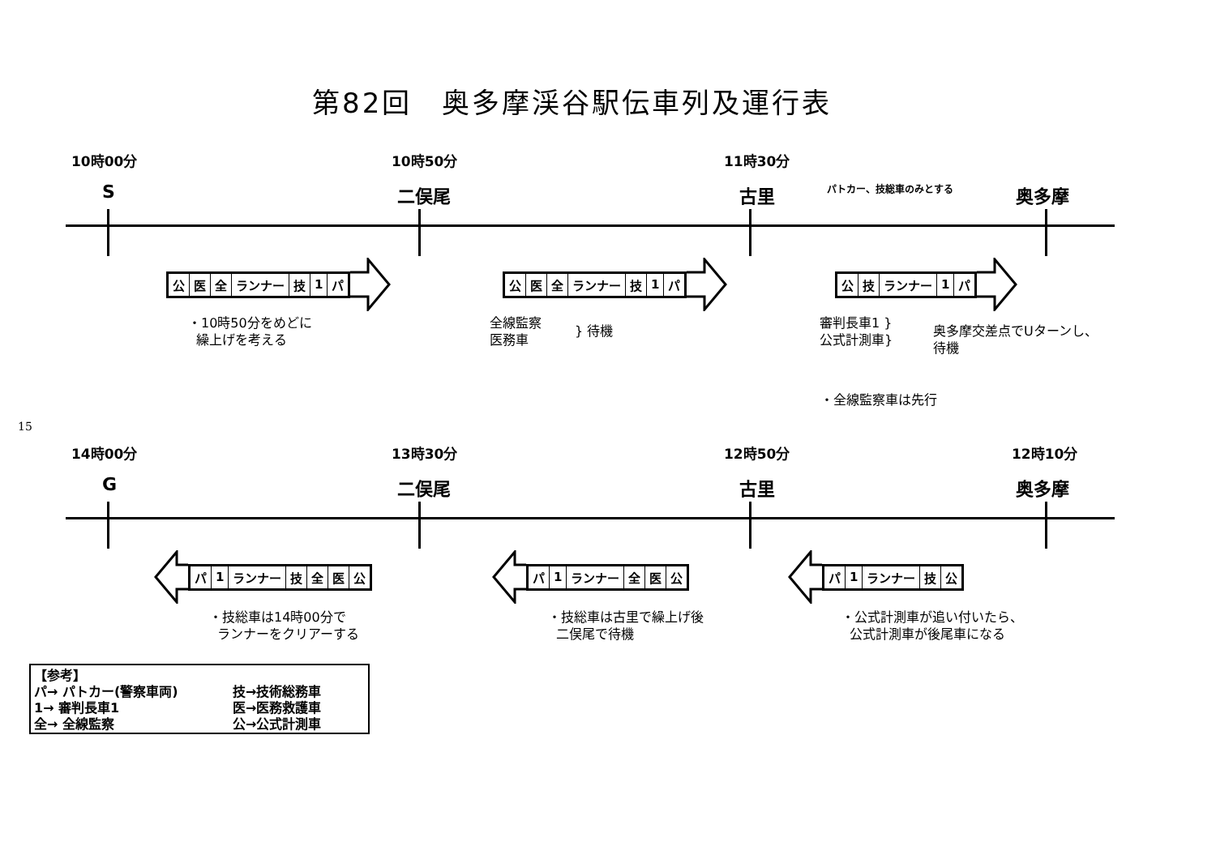第82回　奥多摩渓谷駅伝車列及運行表
10時00分 10時50分 11時30分
S 二俣尾 古里
パトカー、技総車のみとする
奥多摩
| 公 | 医 | 全 | ランナー | 技 | 1 | パ |
| 公 | 医 | 全 | ランナー | 技 | 1 | パ |
| 公 | 技 | ランナー | 1 | パ |
・10時50分をめどに
繰上げを考える
全線監察
医務車
} 待機
審判長車1 }
公式計測車}
奥多摩交差点でUターンし、
待機
・全線監察車は先行
15
14時00分 13時30分 12時50分 12時10分
G 二俣尾 古里 奥多摩
| パ | 1 | ランナー | 技 | 全 | 医 | 公 |
| パ | 1 | ランナー | 全 | 医 | 公 |
| パ | 1 | ランナー | 技 | 公 |
・技総車は14時00分で
ランナーをクリアーする
・技総車は古里で繰上げ後
二俣尾で待機
・公式計測車が追い付いたら、
公式計測車が後尾車になる
【参考】
パ→ パトカー(警察車両)
技→技術総務車
1→ 審判長車1
医→医務救護車
全→ 全線監察
公→公式計測車